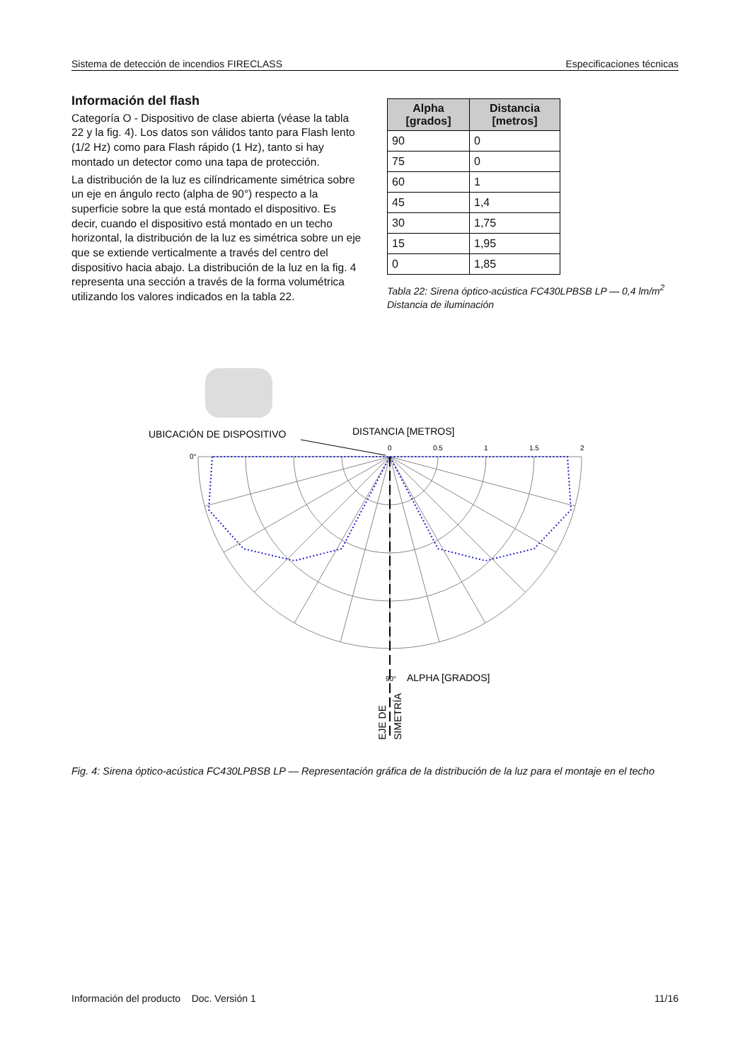Sistema de detección de incendios FIRECLASS Especificaciones técnicas
Información del flash
Categoría O - Dispositivo de clase abierta (véase la tabla 22 y la fig. 4). Los datos son válidos tanto para Flash lento (1/2 Hz) como para Flash rápido (1 Hz), tanto si hay montado un detector como una tapa de protección.
La distribución de la luz es cilíndricamente simétrica sobre un eje en ángulo recto (alpha de 90°) respecto a la superficie sobre la que está montado el dispositivo. Es decir, cuando el dispositivo está montado en un techo horizontal, la distribución de la luz es simétrica sobre un eje que se extiende verticalmente a través del centro del dispositivo hacia abajo. La distribución de la luz en la fig. 4 representa una sección a través de la forma volumétrica utilizando los valores indicados en la tabla 22.
| Alpha [grados] | Distancia [metros] |
| --- | --- |
| 90 | 0 |
| 75 | 0 |
| 60 | 1 |
| 45 | 1,4 |
| 30 | 1,75 |
| 15 | 1,95 |
| 0 | 1,85 |
Tabla 22: Sirena óptico-acústica FC430LPBSB LP — 0,4 lm/m<sup>2</sup>
Distancia de iluminación
UBICACIÓN DE DISPOSITIVO
DISTANCIA [METROS]
0
0.5
1
1.5
2
0°
90°
ALPHA [GRADOS]
EJE DE
SIMETRÍA
Fig. 4: Sirena óptico-acústica FC430LPBSB LP — Representación gráfica de la distribución de la luz para el montaje en el techo
Información del producto Doc. Versión 1 11/16